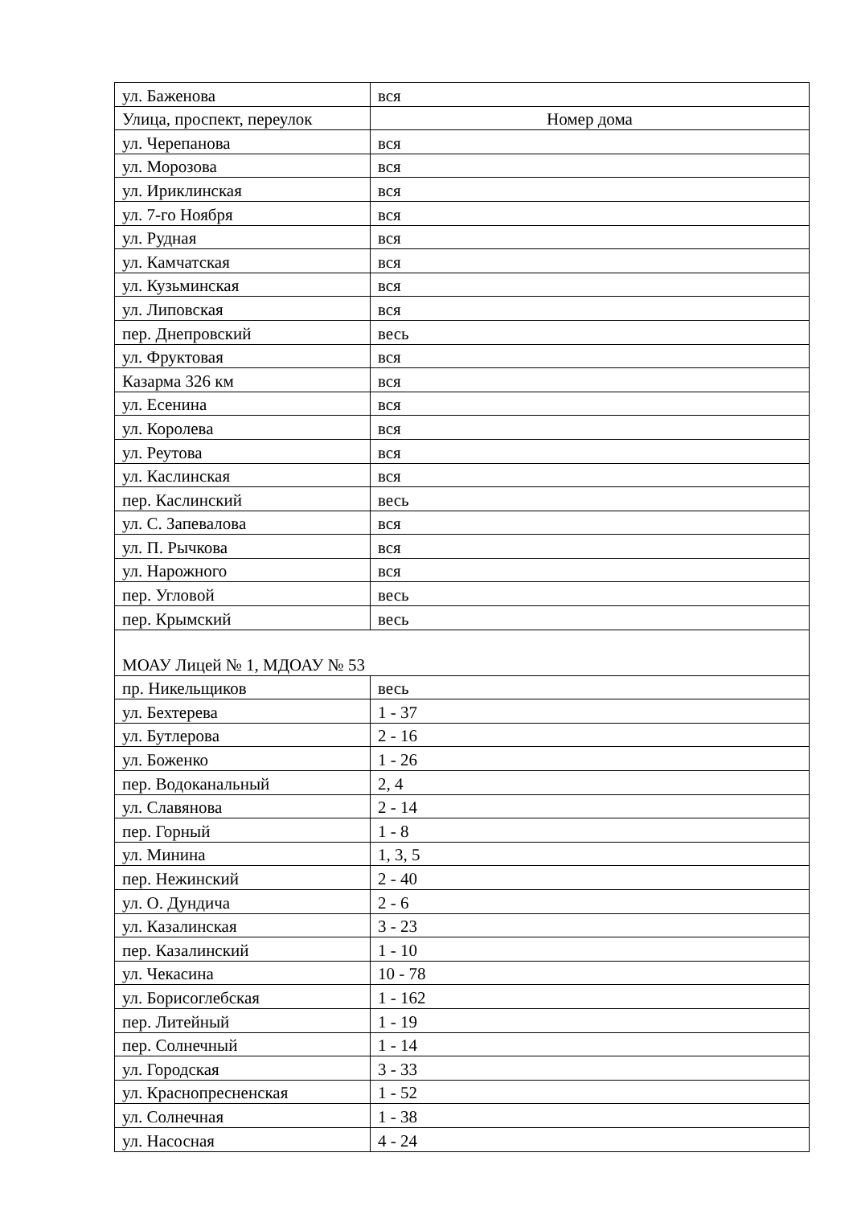| ул. Баженова | вся |
| Улица, проспект, переулок | Номер дома |
| ул. Черепанова | вся |
| ул. Морозова | вся |
| ул. Ириклинская | вся |
| ул. 7-го Ноября | вся |
| ул. Рудная | вся |
| ул. Камчатская | вся |
| ул. Кузьминская | вся |
| ул. Липовская | вся |
| пер. Днепровский | весь |
| ул. Фруктовая | вся |
| Казарма 326 км | вся |
| ул. Есенина | вся |
| ул. Королева | вся |
| ул. Реутова | вся |
| ул. Каслинская | вся |
| пер. Каслинский | весь |
| ул. С. Запевалова | вся |
| ул. П. Рычкова | вся |
| ул. Нарожного | вся |
| пер. Угловой | весь |
| пер. Крымский | весь |
| МОАУ Лицей № 1, МДОАУ № 53 | |
| пр. Никельщиков | весь |
| ул. Бехтерева | 1 - 37 |
| ул. Бутлерова | 2 - 16 |
| ул. Боженко | 1 - 26 |
| пер. Водоканальный | 2, 4 |
| ул. Славянова | 2 - 14 |
| пер. Горный | 1 - 8 |
| ул. Минина | 1, 3, 5 |
| пер. Нежинский | 2 - 40 |
| ул. О. Дундича | 2 - 6 |
| ул. Казалинская | 3 - 23 |
| пер. Казалинский | 1 - 10 |
| ул. Чекасина | 10 - 78 |
| ул. Борисоглебская | 1 - 162 |
| пер. Литейный | 1 - 19 |
| пер. Солнечный | 1 - 14 |
| ул. Городская | 3 - 33 |
| ул. Краснопресненская | 1 - 52 |
| ул. Солнечная | 1 - 38 |
| ул. Насосная | 4 - 24 |